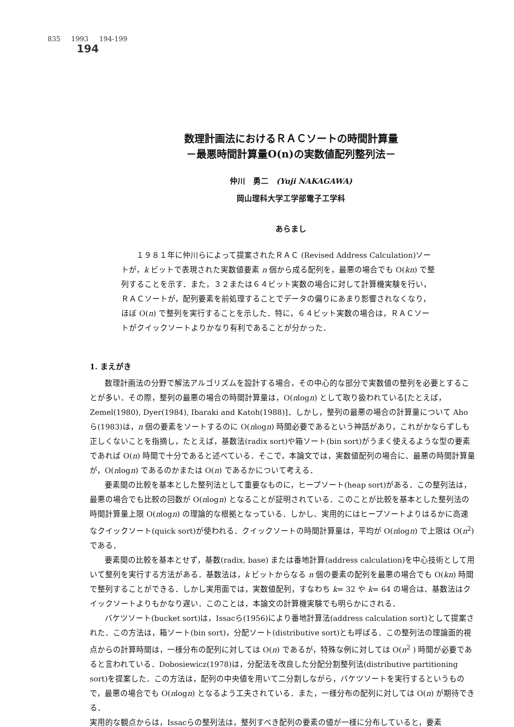835 1993 194-199
194
数理計画法におけるＲＡＣソートの時間計算量
－最悪時間計算量O(n)の実数値配列整列法－
仲川　勇二　(Yuji NAKAGAWA)
岡山理科大学工学部電子工学科
あらまし
１９８１年に仲川らによって提案されたＲＡＣ (Revised Address Calculation)ソートが，k ビットで表現された実数値要素 n 個から成る配列を，最悪の場合でも O(kn) で整列することを示す．また，３２または６４ビット実数の場合に対して計算機実験を行い，ＲＡＣソートが，配列要素を前処理することでデータの偏りにあまり影響されなくなり，ほぼ O(n) で整列を実行することを示した．特に，６４ビット実数の場合は，ＲＡＣソートがクイックソートよりかなり有利であることが分かった．
1. まえがき
数理計画法の分野で解法アルゴリズムを設計する場合，その中心的な部分で実数値の整列を必要とすることが多い．その際，整列の最悪の場合の時間計算量は，O(nlogn) として取り扱われている[たとえば，Zemel(1980), Dyer(1984), Ibaraki and Katoh(1988)]．しかし，整列の最悪の場合の計算量について Ahoら(1983)は，n 個の要素をソートするのに O(nlogn) 時間必要であるという神話があり，これがかならずしも正しくないことを指摘し，たとえば，基数法(radix sort)や箱ソート(bin sort)がうまく使えるような型の要素であれば O(n) 時間で十分であると述べている．そこで，本論文では，実数値配列の場合に、最悪の時間計算量が，O(nlogn) であるのかまたは O(n) であるかについて考える．
要素間の比較を基本とした整列法として重要なものに，ヒープソート(heap sort)がある．この整列法は，最悪の場合でも比較の回数が O(nlogn) となることが証明されている．このことが比較を基本とした整列法の時間計算量上限 O(nlogn) の理論的な根拠となっている．しかし、実用的にはヒープソートよりはるかに高速なクイックソート(quick sort)が使われる．クイックソートの時間計算量は，平均が O(nlogn) で上限は O(n<sup>2</sup>) である．
要素間の比較を基本とせず，基数(radix, base) または番地計算(address calculation)を中心技術として用いて整列を実行する方法がある．基数法は，k ビットからなる n 個の要素の配列を最悪の場合でも O(kn) 時間で整列することができる．しかし実用面では，実数値配列，すなわち k= 32 や k= 64 の場合は、基数法はクイックソートよりもかなり遅い．このことは，本論文の計算機実験でも明らかにされる．
バケツソート(bucket sort)は，Issacら(1956)により番地計算法(address calculation sort)として提案された．この方法は，箱ソート(bin sort)，分配ソート(distributive sort)とも呼ばる．この整列法の理論面的視点からの計算時間は，一様分布の配列に対しては O(n) であるが，特殊な例に対しては O(n<sup>2</sup> ) 時間が必要であると言われている．Dobosiewicz(1978)は，分配法を改良した分配分割整列法(distributive partitioning sort)を提案した．この方法は，配列の中央値を用いて二分割しながら，バケツソートを実行するというもので，最悪の場合でも O(nlogn) となるよう工夫されている．また，一様分布の配列に対しては O(n) が期待できる．
実用的な観点からは，Issacらの整列法は，整列すべき配列の要素の値が一様に分布していると，要素